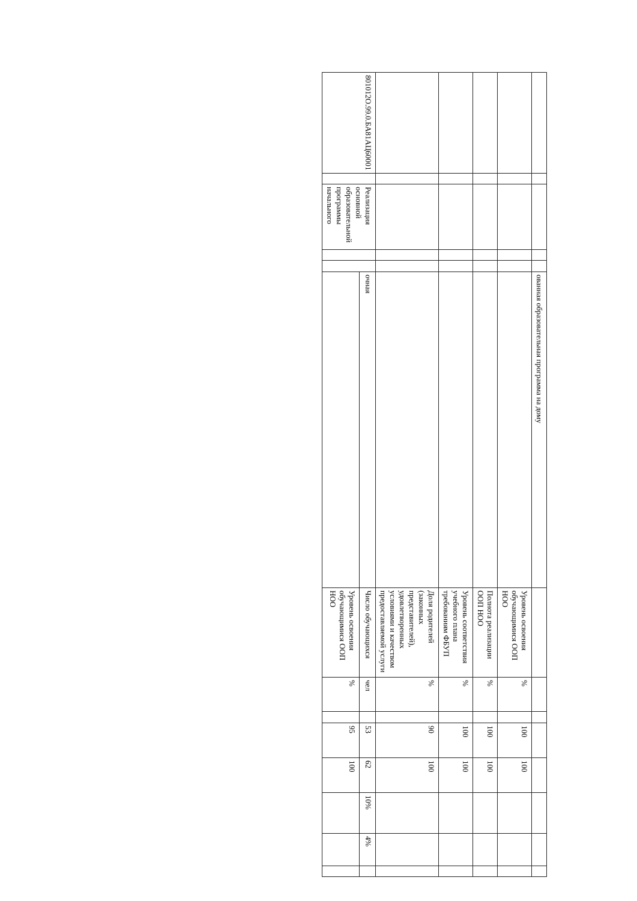| | | | | | ованная образовательная программа на дому | | | | | | | | |
| | | | | | | Уровень освоения обучающимися ООП НОО | % | | 100 | 100 | | | |
| | | | | | | Полнота реализации ООП НОО | % | | 100 | 100 | | | |
| | | | | | | Уровень соответствия учебного плана требованиям ФБУП | % | | 100 | 100 | | | |
| | | | | | | Доля родителей (законных представителей), удовлетворенных условиями и качеством предоставляемой услуги | % | | 90 | 100 | | | |
| 801012О.99.0.БА81АЦ60001 | | Реализация основной образовательной программы начального | | | очная | Число обучающихся | чел | | 53 | 62 | 10% | 4% | |
| | | | | | | Уровень освоения обучающимися ООП НОО | % | | 95 | 100 | | | |